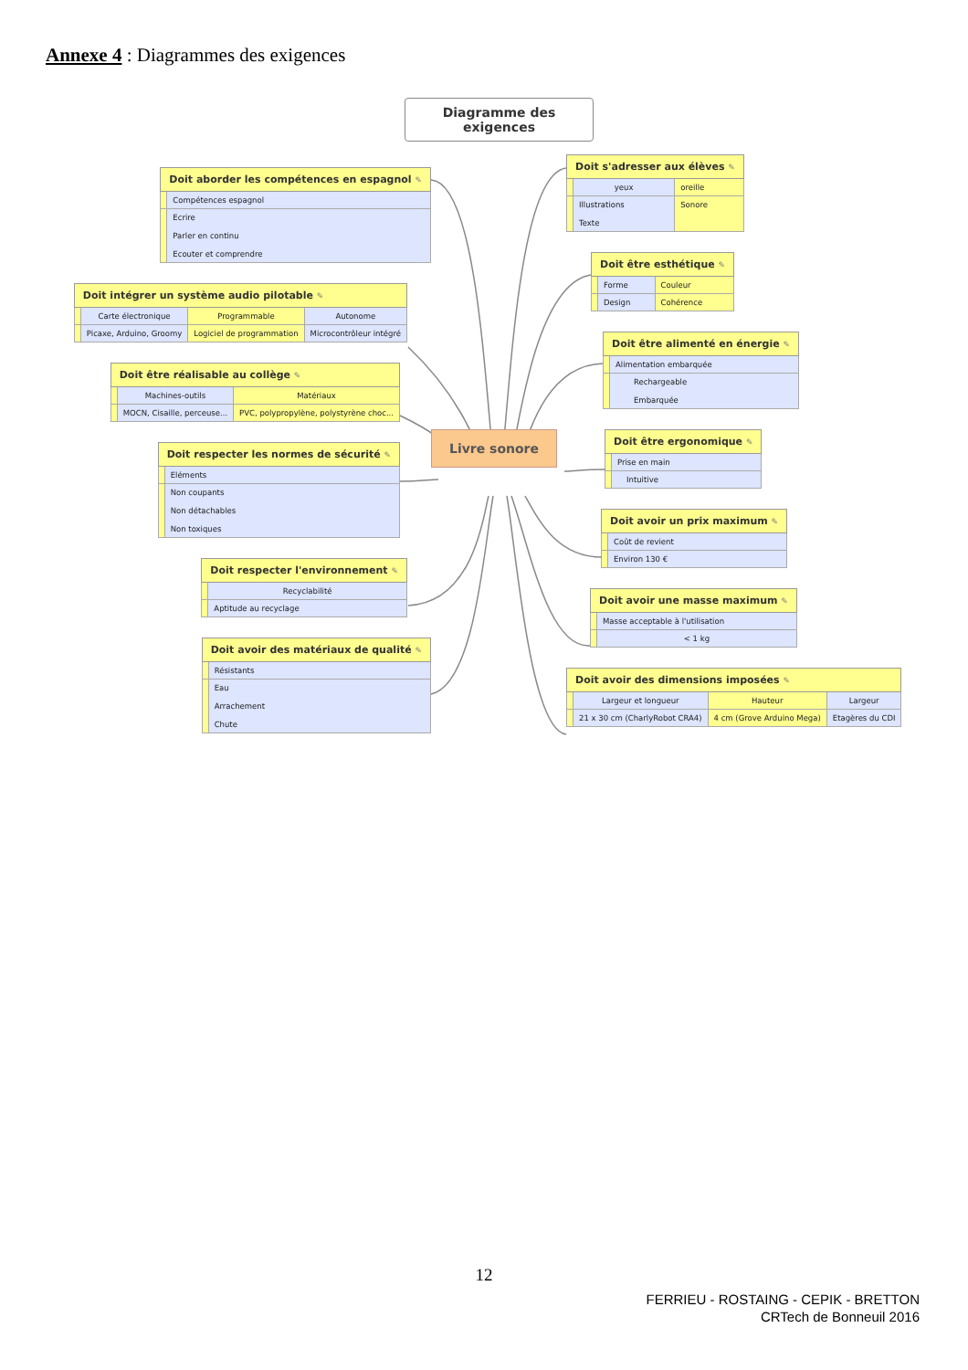Annexe 4 : Diagrammes des exigences
Diagramme des exigences
| Doit aborder les compétences en espagnol ✎ | |
| --- | --- |
| | Compétences espagnol |
| | Ecrire Parler en continu Ecouter et comprendre |
| Doit intégrer un système audio pilotable ✎ | | | |
| --- | --- | --- | --- |
| | Carte électronique | Programmable | Autonome |
| | Picaxe, Arduino, Groomy | Logiciel de programmation | Microcontrôleur intégré |
| Doit être réalisable au collège ✎ | | |
| --- | --- | --- |
| | Machines-outils | Matériaux |
| | MOCN, Cisaille, perceuse... | PVC, polypropylène, polystyrène choc... |
| Doit respecter les normes de sécurité ✎ | |
| --- | --- |
| | Eléments |
| | Non coupants Non détachables Non toxiques |
| Doit respecter l'environnement ✎ | |
| --- | --- |
| | Recyclabilité |
| | Aptitude au recyclage |
| Doit avoir des matériaux de qualité ✎ | |
| --- | --- |
| | Résistants |
| | Eau Arrachement Chute |
Livre sonore
| Doit s'adresser aux élèves ✎ | | |
| --- | --- | --- |
| | yeux | oreille |
| | Illustrations Texte | Sonore |
| Doit être esthétique ✎ | | |
| --- | --- | --- |
| | Forme | Couleur |
| | Design | Cohérence |
| Doit être alimenté en énergie ✎ | |
| --- | --- |
| | Alimentation embarquée |
| | Rechargeable Embarquée |
| Doit être ergonomique ✎ | |
| --- | --- |
| | Prise en main |
| | Intuitive |
| Doit avoir un prix maximum ✎ | |
| --- | --- |
| | Coût de revient |
| | Environ 130 € |
| Doit avoir une masse maximum ✎ | |
| --- | --- |
| | Masse acceptable à l'utilisation |
| | < 1 kg |
| Doit avoir des dimensions imposées ✎ | | | |
| --- | --- | --- | --- |
| | Largeur et longueur | Hauteur | Largeur |
| | 21 x 30 cm (CharlyRobot CRA4) | 4 cm (Grove Arduino Mega) | Etagères du CDI |
12
FERRIEU - ROSTAING - CEPIK - BRETTON
CRTech de Bonneuil 2016